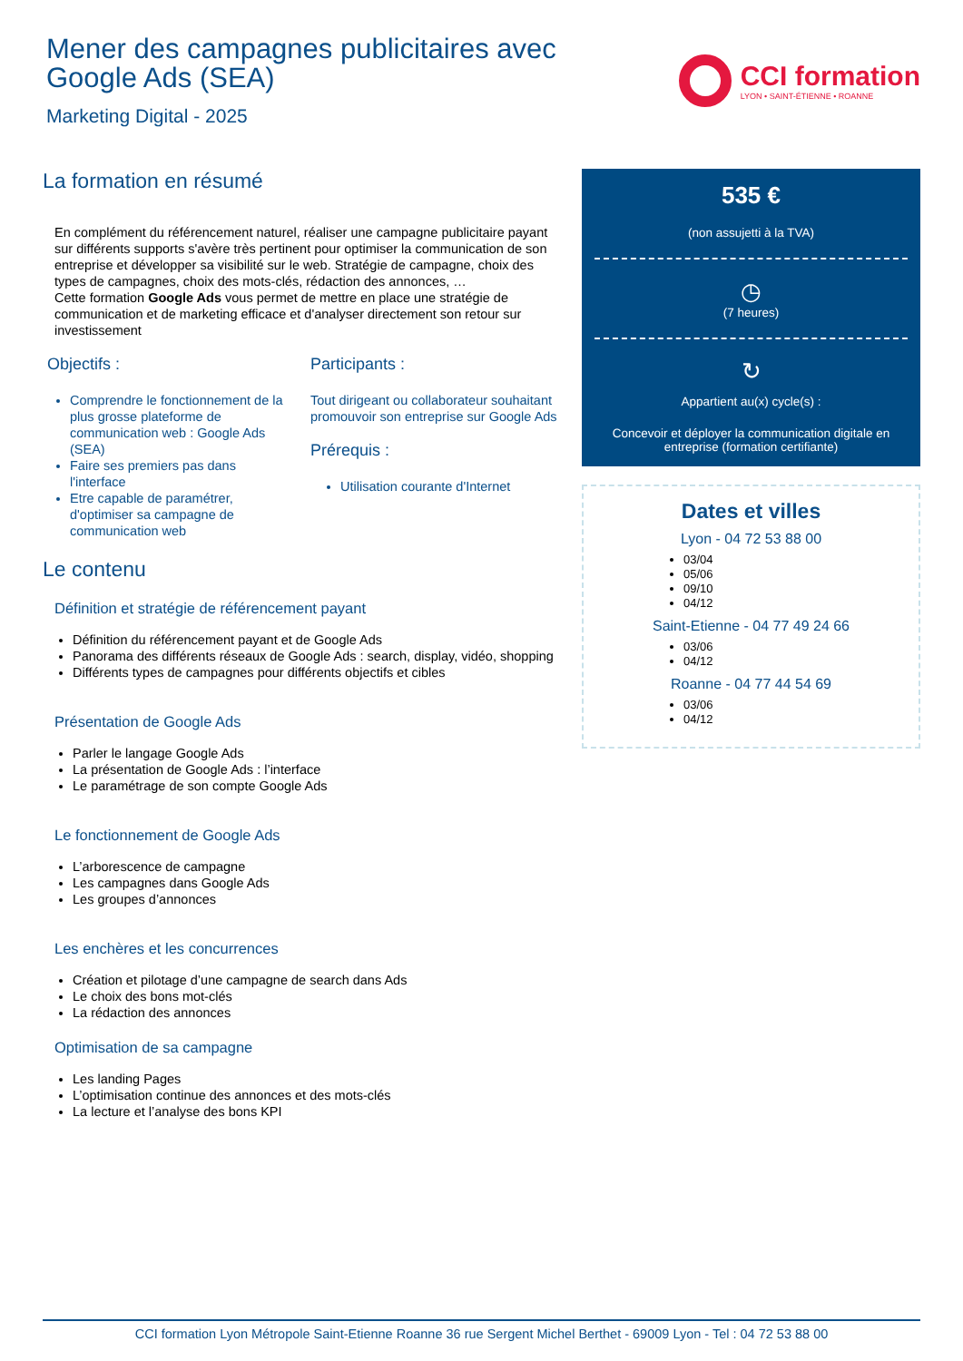Mener des campagnes publicitaires avec
Google Ads (SEA)
Marketing Digital - 2025
CCI formation
LYON • SAINT-ÉTIENNE • ROANNE
La formation en résumé
En complément du référencement naturel, réaliser une campagne publicitaire payant sur différents supports s'avère très pertinent pour optimiser la communication de son entreprise et développer sa visibilité sur le web. Stratégie de campagne, choix des types de campagnes, choix des mots-clés, rédaction des annonces, …
Cette formation Google Ads vous permet de mettre en place une stratégie de communication et de marketing efficace et d'analyser directement son retour sur investissement
Objectifs :
Comprendre le fonctionnement de la plus grosse plateforme de communication web : Google Ads (SEA)
Faire ses premiers pas dans l'interface
Etre capable de paramétrer, d'optimiser sa campagne de communication web
Participants :
Tout dirigeant ou collaborateur souhaitant promouvoir son entreprise sur Google Ads
Prérequis :
Utilisation courante d'Internet
Le contenu
Définition et stratégie de référencement payant
Définition du référencement payant et de Google Ads
Panorama des différents réseaux de Google Ads : search, display, vidéo, shopping
Différents types de campagnes pour différents objectifs et cibles
Présentation de Google Ads
Parler le langage Google Ads
La présentation de Google Ads : l’interface
Le paramétrage de son compte Google Ads
Le fonctionnement de Google Ads
L’arborescence de campagne
Les campagnes dans Google Ads
Les groupes d’annonces
Les enchères et les concurrences
Création et pilotage d’une campagne de search dans Ads
Le choix des bons mot-clés
La rédaction des annonces
Optimisation de sa campagne
Les landing Pages
L’optimisation continue des annonces et des mots-clés
La lecture et l’analyse des bons KPI
535 €
(non assujetti à la TVA)
◷
(7 heures)
↻
Appartient au(x) cycle(s) :
Concevoir et déployer la communication digitale en entreprise (formation certifiante)
Dates et villes
Lyon - 04 72 53 88 00
03/04
05/06
09/10
04/12
Saint-Etienne - 04 77 49 24 66
03/06
04/12
Roanne - 04 77 44 54 69
03/06
04/12
CCI formation Lyon Métropole Saint-Etienne Roanne 36 rue Sergent Michel Berthet - 69009 Lyon - Tel : 04 72 53 88 00